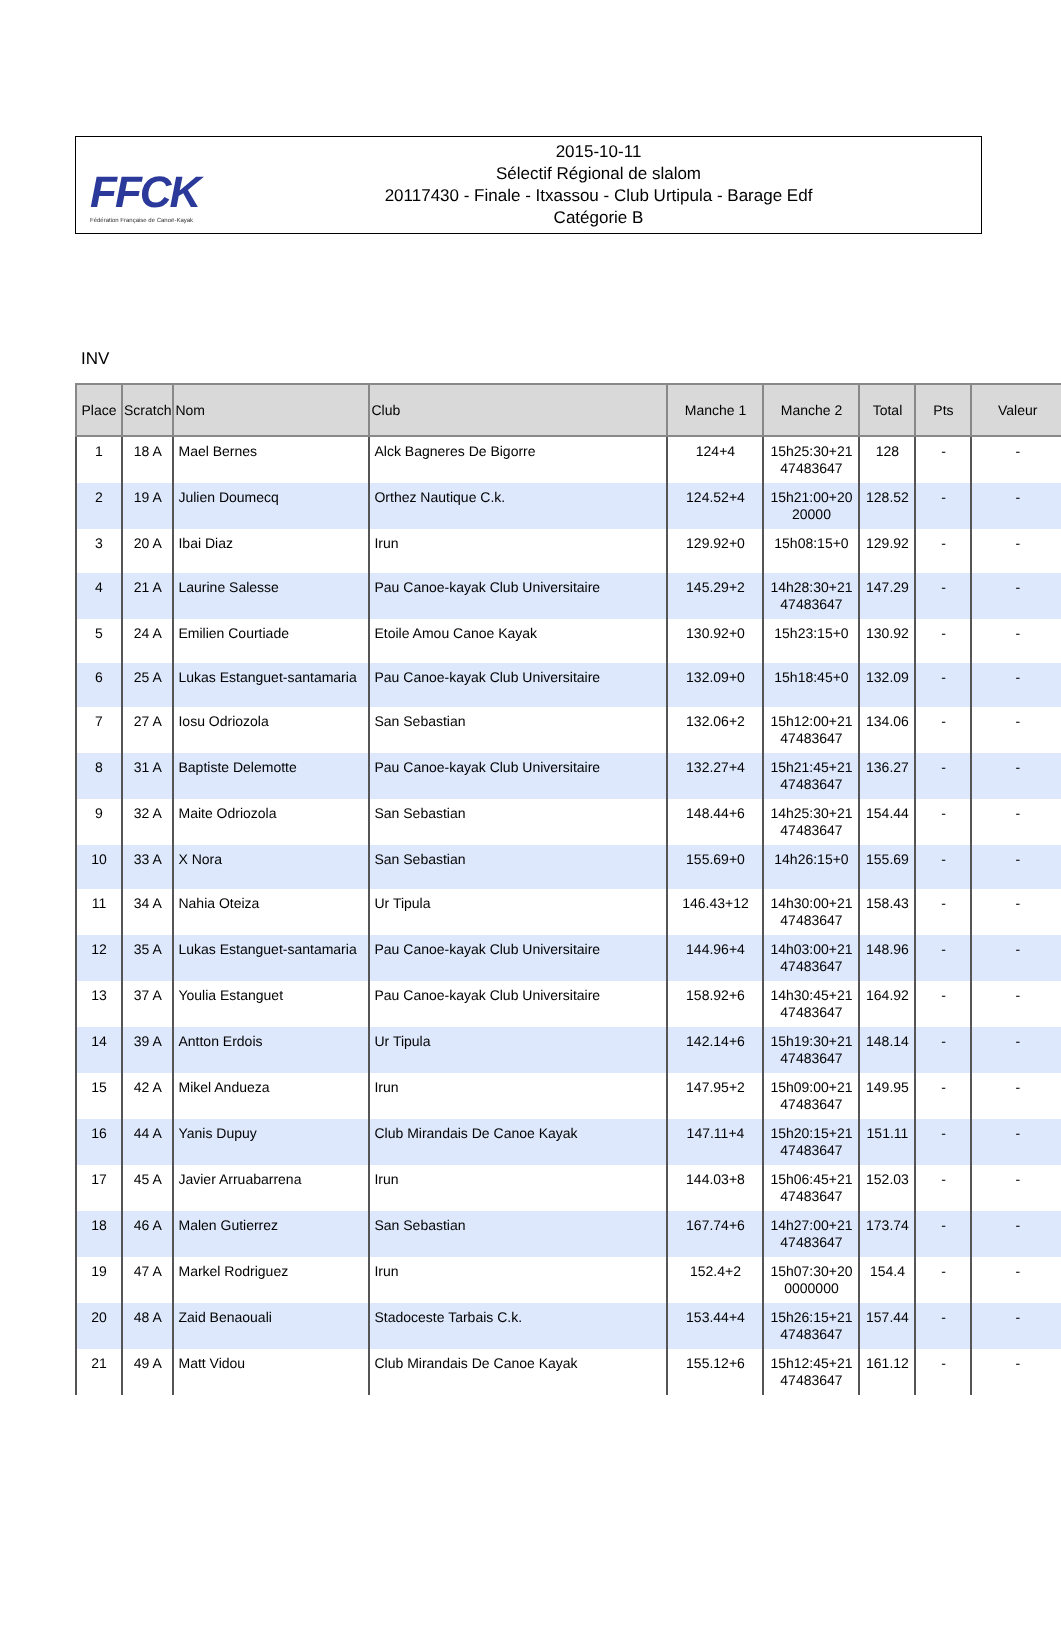FFCK
Fédération Française de Canoë-Kayak
2015-10-11
Sélectif Régional de slalom
20117430 - Finale - Itxassou - Club Urtipula - Barage Edf
Catégorie B
INV
| Place | Scratch | Nom | Club | Manche 1 | Manche 2 | Total | Pts | Valeur |
| --- | --- | --- | --- | --- | --- | --- | --- | --- |
| 1 | 18 A | Mael Bernes | Alck Bagneres De Bigorre | 124+4 | 15h25:30+21 47483647 | 128 | - | - |
| 2 | 19 A | Julien Doumecq | Orthez Nautique C.k. | 124.52+4 | 15h21:00+20 20000 | 128.52 | - | - |
| 3 | 20 A | Ibai Diaz | Irun | 129.92+0 | 15h08:15+0 | 129.92 | - | - |
| 4 | 21 A | Laurine Salesse | Pau Canoe-kayak Club Universitaire | 145.29+2 | 14h28:30+21 47483647 | 147.29 | - | - |
| 5 | 24 A | Emilien Courtiade | Etoile Amou Canoe Kayak | 130.92+0 | 15h23:15+0 | 130.92 | - | - |
| 6 | 25 A | Lukas Estanguet-santamaria | Pau Canoe-kayak Club Universitaire | 132.09+0 | 15h18:45+0 | 132.09 | - | - |
| 7 | 27 A | Iosu Odriozola | San Sebastian | 132.06+2 | 15h12:00+21 47483647 | 134.06 | - | - |
| 8 | 31 A | Baptiste Delemotte | Pau Canoe-kayak Club Universitaire | 132.27+4 | 15h21:45+21 47483647 | 136.27 | - | - |
| 9 | 32 A | Maite Odriozola | San Sebastian | 148.44+6 | 14h25:30+21 47483647 | 154.44 | - | - |
| 10 | 33 A | X Nora | San Sebastian | 155.69+0 | 14h26:15+0 | 155.69 | - | - |
| 11 | 34 A | Nahia Oteiza | Ur Tipula | 146.43+12 | 14h30:00+21 47483647 | 158.43 | - | - |
| 12 | 35 A | Lukas Estanguet-santamaria | Pau Canoe-kayak Club Universitaire | 144.96+4 | 14h03:00+21 47483647 | 148.96 | - | - |
| 13 | 37 A | Youlia Estanguet | Pau Canoe-kayak Club Universitaire | 158.92+6 | 14h30:45+21 47483647 | 164.92 | - | - |
| 14 | 39 A | Antton Erdois | Ur Tipula | 142.14+6 | 15h19:30+21 47483647 | 148.14 | - | - |
| 15 | 42 A | Mikel Andueza | Irun | 147.95+2 | 15h09:00+21 47483647 | 149.95 | - | - |
| 16 | 44 A | Yanis Dupuy | Club Mirandais De Canoe Kayak | 147.11+4 | 15h20:15+21 47483647 | 151.11 | - | - |
| 17 | 45 A | Javier Arruabarrena | Irun | 144.03+8 | 15h06:45+21 47483647 | 152.03 | - | - |
| 18 | 46 A | Malen Gutierrez | San Sebastian | 167.74+6 | 14h27:00+21 47483647 | 173.74 | - | - |
| 19 | 47 A | Markel Rodriguez | Irun | 152.4+2 | 15h07:30+20 0000000 | 154.4 | - | - |
| 20 | 48 A | Zaid Benaouali | Stadoceste Tarbais C.k. | 153.44+4 | 15h26:15+21 47483647 | 157.44 | - | - |
| 21 | 49 A | Matt Vidou | Club Mirandais De Canoe Kayak | 155.12+6 | 15h12:45+21 47483647 | 161.12 | - | - |